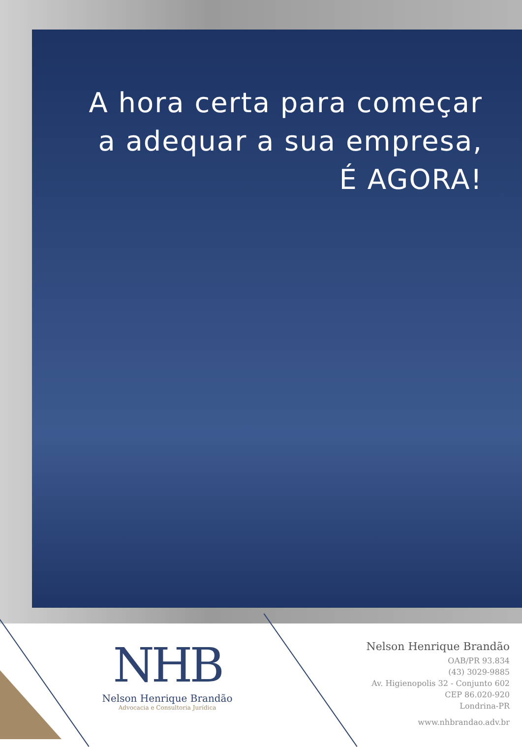A hora certa para começar
a adequar a sua empresa,
É AGORA!
NHB
Nelson Henrique Brandão
Advocacia e Consultoria Jurídica
Nelson Henrique Brandão
OAB/PR 93.834
(43) 3029-9885
Av. Higienopolis 32 - Conjunto 602
CEP 86.020-920
Londrina-PR
www.nhbrandao.adv.br